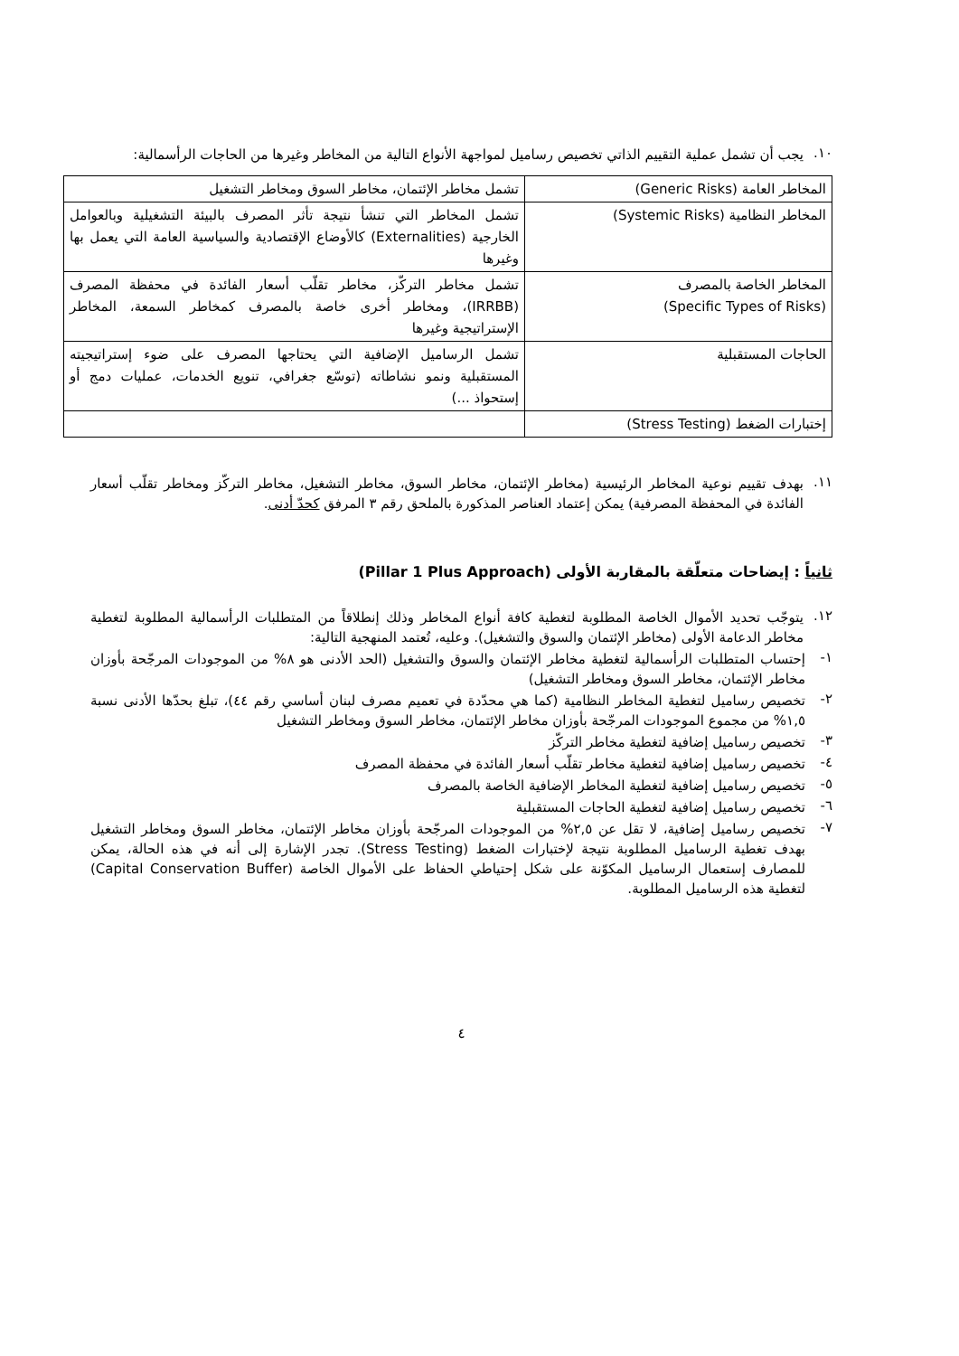١٠.
يجب أن تشمل عملية التقييم الذاتي تخصيص رساميل لمواجهة الأنواع التالية من المخاطر وغيرها من الحاجات الرأسمالية:
| المخاطر العامة (Generic Risks) | تشمل مخاطر الإئتمان، مخاطر السوق ومخاطر التشغيل |
| المخاطر النظامية (Systemic Risks) | تشمل المخاطر التي تنشأ نتيجة تأثر المصرف بالبيئة التشغيلية وبالعوامل الخارجية (Externalities) كالأوضاع الإقتصادية والسياسية العامة التي يعمل بها وغيرها |
| المخاطر الخاصة بالمصرف (Specific Types of Risks) | تشمل مخاطر التركّز، مخاطر تقلّب أسعار الفائدة في محفظة المصرف (IRRBB)، ومخاطر أخرى خاصة بالمصرف كمخاطر السمعة، المخاطر الإستراتيجية وغيرها |
| الحاجات المستقبلية | تشمل الرساميل الإضافية التي يحتاجها المصرف على ضوء إستراتيجيته المستقبلية ونمو نشاطاته (توسّع جغرافي، تنويع الخدمات، عمليات دمج أو إستحواذ ...) |
| إختبارات الضغط (Stress Testing) | |
١١.
بهدف تقييم نوعية المخاطر الرئيسية (مخاطر الإئتمان، مخاطر السوق، مخاطر التشغيل، مخاطر التركّز ومخاطر تقلّب أسعار الفائدة في المحفظة المصرفية) يمكن إعتماد العناصر المذكورة بالملحق رقم ٣ المرفق كحدّ أدنى.
ثانياً : إيضاحات متعلّقة بالمقاربة الأولى (Pillar 1 Plus Approach)
١٢.
يتوجّب تحديد الأموال الخاصة المطلوبة لتغطية كافة أنواع المخاطر وذلك إنطلاقاً من المتطلبات الرأسمالية المطلوبة لتغطية مخاطر الدعامة الأولى (مخاطر الإئتمان والسوق والتشغيل). وعليه، تُعتمد المنهجية التالية:
١-
إحتساب المتطلبات الرأسمالية لتغطية مخاطر الإئتمان والسوق والتشغيل (الحد الأدنى هو ٨% من الموجودات المرجّحة بأوزان مخاطر الإئتمان، مخاطر السوق ومخاطر التشغيل)
٢-
تخصيص رساميل لتغطية المخاطر النظامية (كما هي محدّدة في تعميم مصرف لبنان أساسي رقم ٤٤)، تبلغ بحدّها الأدنى نسبة ١,٥% من مجموع الموجودات المرجّحة بأوزان مخاطر الإئتمان، مخاطر السوق ومخاطر التشغيل
٣-
تخصيص رساميل إضافية لتغطية مخاطر التركّز
٤-
تخصيص رساميل إضافية لتغطية مخاطر تقلّب أسعار الفائدة في محفظة المصرف
٥-
تخصيص رساميل إضافية لتغطية المخاطر الإضافية الخاصة بالمصرف
٦-
تخصيص رساميل إضافية لتغطية الحاجات المستقبلية
٧-
تخصيص رساميل إضافية، لا تقل عن ٢,٥% من الموجودات المرجّحة بأوزان مخاطر الإئتمان، مخاطر السوق ومخاطر التشغيل بهدف تغطية الرساميل المطلوبة نتيجة لإختبارات الضغط (Stress Testing). تجدر الإشارة إلى أنه في هذه الحالة، يمكن للمصارف إستعمال الرساميل المكوّنة على شكل إحتياطي الحفاظ على الأموال الخاصة (Capital Conservation Buffer) لتغطية هذه الرساميل المطلوبة.
٤